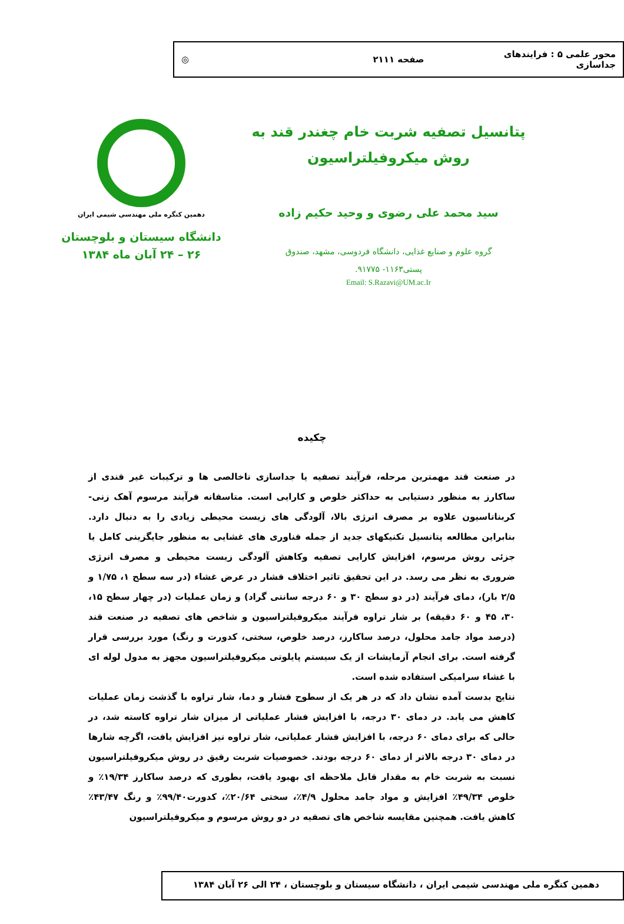محور علمی ۵ : فرایندهای جداسازی
صفحه ۲۱۱۱ ◎
پتانسیل تصفیه شربت خام چغندر قند به
روش میکروفیلتراسیون
سید محمد علی رضوی و وحید حکیم زاده
گروه علوم و صنایع غذایی، دانشگاه فردوسی، مشهد، صندوق
پستی۱۱۶۳- ۹۱۷۷۵.
Email: S.Razavi@UM.ac.Ir
دهمین کنگره ملی مهندسی شیمی ایران
دانشگاه سیستان و بلوچستان
۲۶ – ۲۴ آبان ماه ۱۳۸۴
چکیده
در صنعت قند مهمترین مرحله، فرآیند تصفیه یا جداسازی ناخالصی ها و ترکیبات غیر قندی از ساکارز به منظور دستیابی به حداکثر خلوص و کارایی است. متاسفانه فرآیند مرسوم آهک زنی- کربناتاسیون علاوه بر مصرف انرژی بالا، آلودگی های زیست محیطی زیادی را به دنبال دارد. بنابراین مطالعه پتانسیل تکنیکهای جدید از جمله فناوری های غشایی به منظور جایگزینی کامل یا جزئی روش مرسوم، افزایش کارایی تصفیه وکاهش آلودگی زیست محیطی و مصرف انرژی ضروری به نظر می رسد. در این تحقیق تاثیر اختلاف فشار در عرض غشاء (در سه سطح ۱، ۱/۷۵ و ۲/۵ بار)، دمای فرآیند (در دو سطح ۳۰ و ۶۰ درجه سانتی گراد) و زمان عملیات (در چهار سطح ۱۵، ۳۰، ۴۵ و ۶۰ دقیقه) بر شار تراوه فرآیند میکروفیلتراسیون و شاخص های تصفیه در صنعت قند (درصد مواد جامد محلول، درصد ساکارز، درصد خلوص، سختی، کدورت و رنگ) مورد بررسی قرار گرفته است. برای انجام آزمایشات از یک سیستم پایلوتی میکروفیلتراسیون مجهز به مدول لوله ای با غشاء سرامیکی استفاده شده است.
نتایج بدست آمده نشان داد که در هر یک از سطوح فشار و دما، شار تراوه با گذشت زمان عملیات کاهش می یابد. در دمای ۳۰ درجه، با افزایش فشار عملیاتی از میزان شار تراوه کاسته شد، در حالی که برای دمای ۶۰ درجه، با افزایش فشار عملیاتی، شار تراوه نیز افزایش یافت، اگرچه شارها در دمای ۳۰ درجه بالاتر از دمای ۶۰ درجه بودند. خصوصیات شربت رقیق در روش میکروفیلتراسیون نسبت به شربت خام به مقدار قابل ملاحظه ای بهبود یافت، بطوری که درصد ساکارز ۱۹/۳۴٪ و خلوص ۴۹/۳۴٪ افزایش و مواد جامد محلول ۴/۹٪، سختی ۲۰/۶۴٪، کدورت۹۹/۴۰٪ و رنگ ۴۳/۴۷٪ کاهش یافت. همچنین مقایسه شاخص های تصفیه در دو روش مرسوم و میکروفیلتراسیون
دهمین کنگره ملی مهندسی شیمی ایران ، دانشگاه سیستان و بلوچستان ، ۲۴ الی ۲۶ آبان ۱۳۸۴